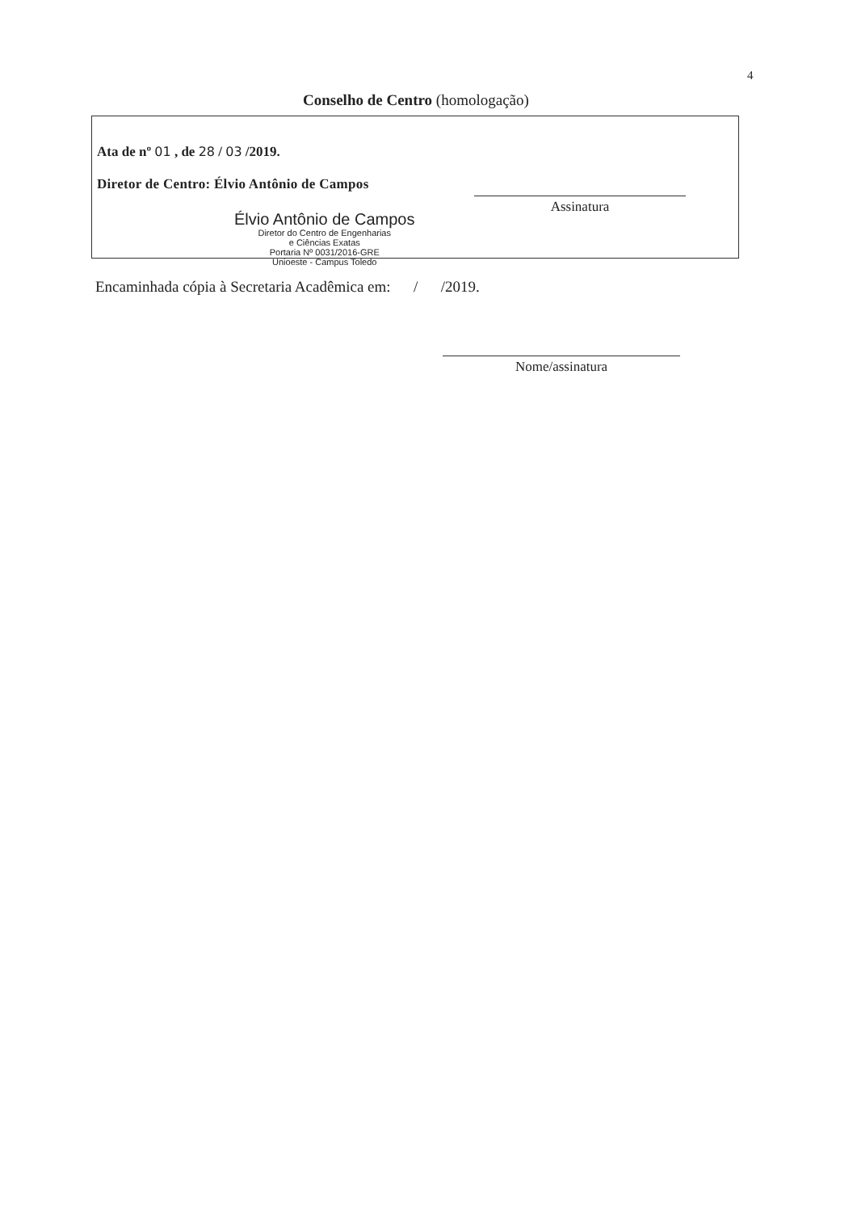4
Conselho de Centro (homologação)
Ata de nº 01 , de 28 / 03 /2019.
Diretor de Centro: Élvio Antônio de Campos
Élvio Antônio de Campos
Diretor do Centro de Engenharias
e Ciências Exatas
Portaria Nº 0031/2016-GRE
Unioeste - Campus Toledo
Assinatura
Encaminhada cópia à Secretaria Acadêmica em: / /2019.
Nome/assinatura